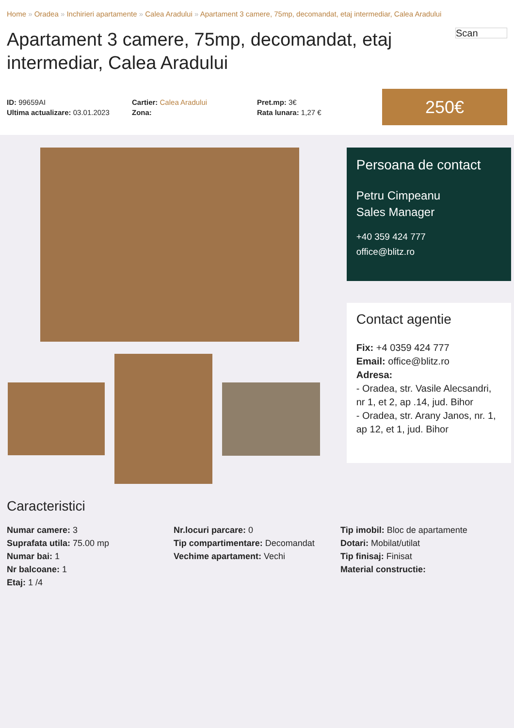Home » Oradea » Inchirieri apartamente » Calea Aradului » Apartament 3 camere, 75mp, decomandat, etaj intermediar, Calea Aradului
Apartament 3 camere, 75mp, decomandat, etaj intermediar, Calea Aradului
Scan
ID: 99659AI
Ultima actualizare: 03.01.2023
Cartier: Calea Aradului
Zona:
Pret.mp: 3€
Rata lunara: 1,27 €
250€
Persoana de contact
Petru Cimpeanu
Sales Manager
+40 359 424 777
office@blitz.ro
Contact agentie
Fix: +4 0359 424 777
Email: office@blitz.ro
Adresa:
- Oradea, str. Vasile Alecsandri, nr 1, et 2, ap .14, jud. Bihor
- Oradea, str. Arany Janos, nr. 1, ap 12, et 1, jud. Bihor
Caracteristici
Numar camere: 3
Suprafata utila: 75.00 mp
Numar bai: 1
Nr balcoane: 1
Etaj: 1 /4
Nr.locuri parcare: 0
Tip compartimentare: Decomandat
Vechime apartament: Vechi
Tip imobil: Bloc de apartamente
Dotari: Mobilat/utilat
Tip finisaj: Finisat
Material constructie: